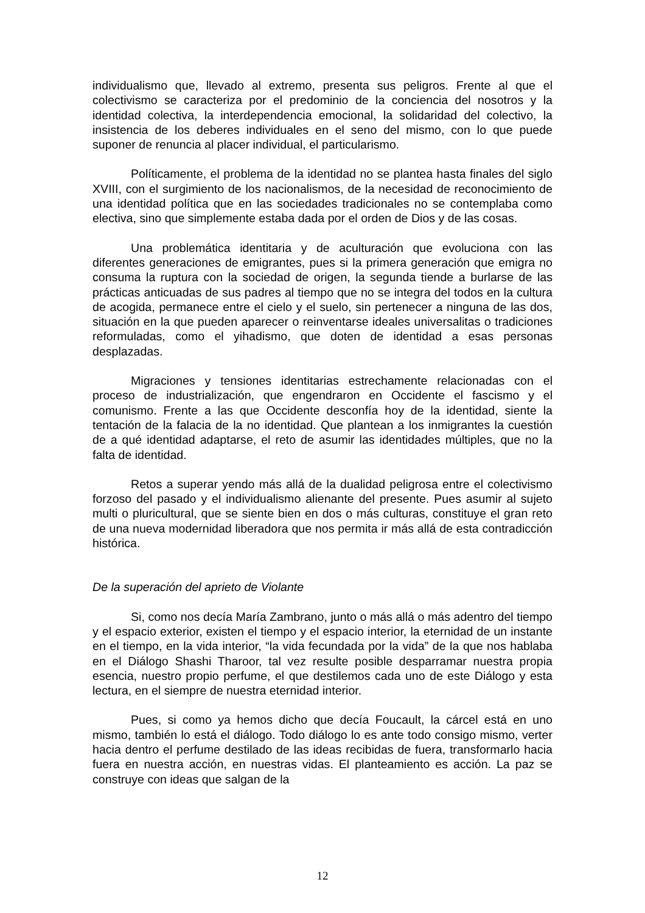individualismo que, llevado al extremo, presenta sus peligros. Frente al que el colectivismo se caracteriza por el predominio de la conciencia del nosotros y la identidad colectiva, la interdependencia emocional, la solidaridad del colectivo, la insistencia de los deberes individuales en el seno del mismo, con lo que puede suponer de renuncia al placer individual, el particularismo.
Políticamente, el problema de la identidad no se plantea hasta finales del siglo XVIII, con el surgimiento de los nacionalismos, de la necesidad de reconocimiento de una identidad política que en las sociedades tradicionales no se contemplaba como electiva, sino que simplemente estaba dada por el orden de Dios y de las cosas.
Una problemática identitaria y de aculturación que evoluciona con las diferentes generaciones de emigrantes, pues si la primera generación que emigra no consuma la ruptura con la sociedad de origen, la segunda tiende a burlarse de las prácticas anticuadas de sus padres al tiempo que no se integra del todos en la cultura de acogida, permanece entre el cielo y el suelo, sin pertenecer a ninguna de las dos, situación en la que pueden aparecer o reinventarse ideales universalitas o tradiciones reformuladas, como el yihadismo, que doten de identidad a esas personas desplazadas.
Migraciones y tensiones identitarias estrechamente relacionadas con el proceso de industrialización, que engendraron en Occidente el fascismo y el comunismo. Frente a las que Occidente desconfía hoy de la identidad, siente la tentación de la falacia de la no identidad. Que plantean a los inmigrantes la cuestión de a qué identidad adaptarse, el reto de asumir las identidades múltiples, que no la falta de identidad.
Retos a superar yendo más allá de la dualidad peligrosa entre el colectivismo forzoso del pasado y el individualismo alienante del presente. Pues asumir al sujeto multi o pluricultural, que se siente bien en dos o más culturas, constituye el gran reto de una nueva modernidad liberadora que nos permita ir más allá de esta contradicción histórica.
De la superación del aprieto de Violante
Si, como nos decía María Zambrano, junto o más allá o más adentro del tiempo y el espacio exterior, existen el tiempo y el espacio interior, la eternidad de un instante en el tiempo, en la vida interior, “la vida fecundada por la vida” de la que nos hablaba en el Diálogo Shashi Tharoor, tal vez resulte posible desparramar nuestra propia esencia, nuestro propio perfume, el que destilemos cada uno de este Diálogo y esta lectura, en el siempre de nuestra eternidad interior.
Pues, si como ya hemos dicho que decía Foucault, la cárcel está en uno mismo, también lo está el diálogo. Todo diálogo lo es ante todo consigo mismo, verter hacia dentro el perfume destilado de las ideas recibidas de fuera, transformarlo hacia fuera en nuestra acción, en nuestras vidas. El planteamiento es acción. La paz se construye con ideas que salgan de la
12